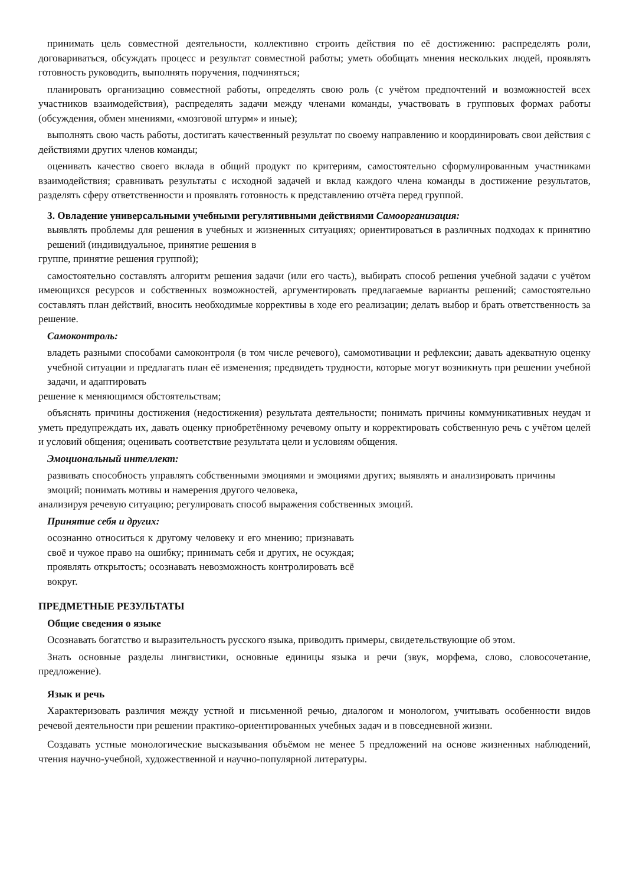принимать цель совместной деятельности, коллективно строить действия по её достижению: распределять роли, договариваться, обсуждать процесс и результат совместной работы; уметь обобщать мнения нескольких людей, проявлять готовность руководить, выполнять поручения, подчиняться;
планировать организацию совместной работы, определять свою роль (с учётом предпочтений и возможностей всех участников взаимодействия), распределять задачи между членами команды, участвовать в групповых формах работы (обсуждения, обмен мнениями, «мозговой штурм» и иные);
выполнять свою часть работы, достигать качественный результат по своему направлению и координировать свои действия с действиями других членов команды;
оценивать качество своего вклада в общий продукт по критериям, самостоятельно сформулированным участниками взаимодействия; сравнивать результаты с исходной задачей и вклад каждого члена команды в достижение результатов, разделять сферу ответственности и проявлять готовность к представлению отчёта перед группой.
3. Овладение универсальными учебными регулятивными действиями Самоорганизация:
выявлять проблемы для решения в учебных и жизненных ситуациях; ориентироваться в различных подходах к принятию решений (индивидуальное, принятие решения в
группе, принятие решения группой);
самостоятельно составлять алгоритм решения задачи (или его часть), выбирать способ решения учебной задачи с учётом имеющихся ресурсов и собственных возможностей, аргументировать предлагаемые варианты решений; самостоятельно составлять план действий, вносить необходимые коррективы в ходе его реализации; делать выбор и брать ответственность за решение.
Самоконтроль:
владеть разными способами самоконтроля (в том числе речевого), самомотивации и рефлексии; давать адекватную оценку учебной ситуации и предлагать план её изменения; предвидеть трудности, которые могут возникнуть при решении учебной задачи, и адаптировать
решение к меняющимся обстоятельствам;
объяснять причины достижения (недостижения) результата деятельности; понимать причины коммуникативных неудач и уметь предупреждать их, давать оценку приобретённому речевому опыту и корректировать собственную речь с учётом целей и условий общения; оценивать соответствие результата цели и условиям общения.
Эмоциональный интеллект:
развивать способность управлять собственными эмоциями и эмоциями других; выявлять и анализировать причины эмоций; понимать мотивы и намерения другого человека,
анализируя речевую ситуацию; регулировать способ выражения собственных эмоций.
Принятие себя и других:
осознанно относиться к другому человеку и его мнению; признавать своё и чужое право на ошибку; принимать себя и других, не осуждая; проявлять открытость; осознавать невозможность контролировать всё вокруг.
ПРЕДМЕТНЫЕ РЕЗУЛЬТАТЫ
Общие сведения о языке
Осознавать богатство и выразительность русского языка, приводить примеры, свидетельствующие об этом.
Знать основные разделы лингвистики, основные единицы языка и речи (звук, морфема, слово, словосочетание, предложение).
Язык и речь
Характеризовать различия между устной и письменной речью, диалогом и монологом, учитывать особенности видов речевой деятельности при решении практико-ориентированных учебных задач и в повседневной жизни.
Создавать устные монологические высказывания объёмом не менее 5 предложений на основе жизненных наблюдений, чтения научно-учебной, художественной и научно-популярной литературы.